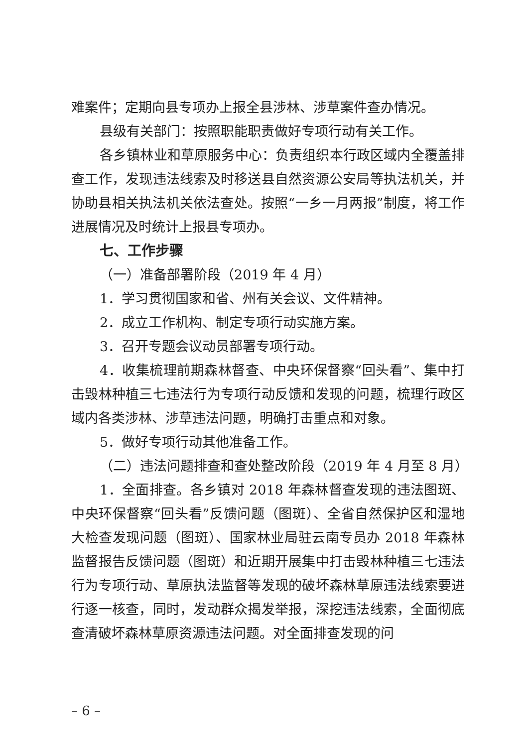难案件；定期向县专项办上报全县涉林、涉草案件查办情况。
县级有关部门：按照职能职责做好专项行动有关工作。
各乡镇林业和草原服务中心：负责组织本行政区域内全覆盖排查工作，发现违法线索及时移送县自然资源公安局等执法机关，并协助县相关执法机关依法查处。按照“一乡一月两报”制度，将工作进展情况及时统计上报县专项办。
七、工作步骤
（一）准备部署阶段（2019 年 4 月）
1．学习贯彻国家和省、州有关会议、文件精神。
2．成立工作机构、制定专项行动实施方案。
3．召开专题会议动员部署专项行动。
4．收集梳理前期森林督查、中央环保督察“回头看”、集中打击毁林种植三七违法行为专项行动反馈和发现的问题，梳理行政区域内各类涉林、涉草违法问题，明确打击重点和对象。
5．做好专项行动其他准备工作。
（二）违法问题排查和查处整改阶段（2019 年 4 月至 8 月）
1．全面排查。各乡镇对 2018 年森林督查发现的违法图斑、中央环保督察“回头看”反馈问题（图斑）、全省自然保护区和湿地大检查发现问题（图斑）、国家林业局驻云南专员办 2018 年森林监督报告反馈问题（图斑）和近期开展集中打击毁林种植三七违法行为专项行动、草原执法监督等发现的破坏森林草原违法线索要进行逐一核查，同时，发动群众揭发举报，深挖违法线索，全面彻底查清破坏森林草原资源违法问题。对全面排查发现的问
– 6 –